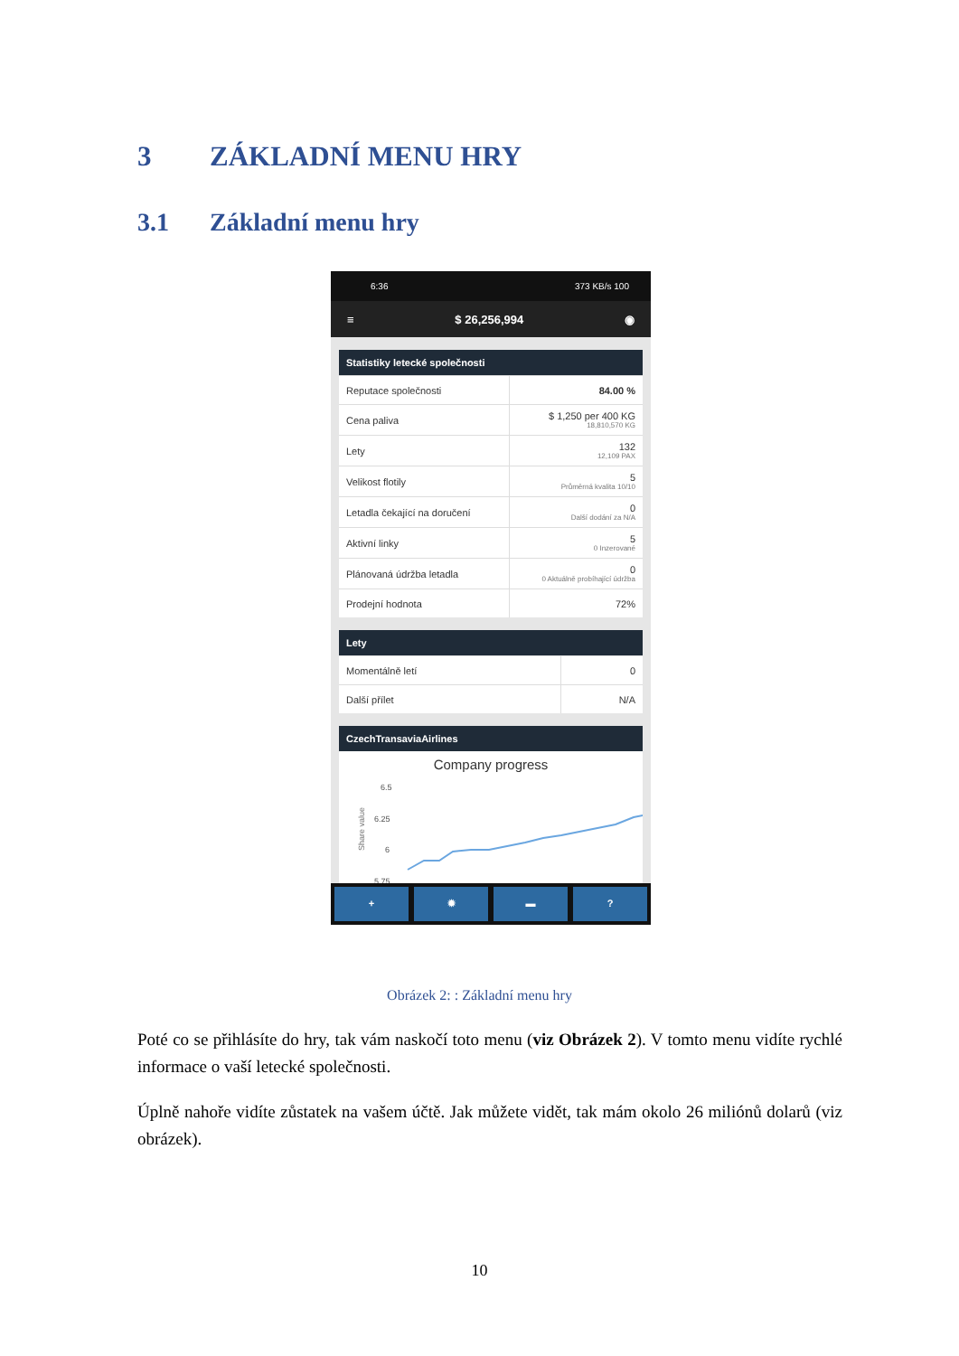3 ZÁKLADNÍ MENU HRY
3.1 Základní menu hry
6:36 373 KB/s 100
≡ $ 26,256,994 ◉
Statistiky letecké společnosti
| Reputace společnosti | 84.00 % |
| Cena paliva | $ 1,250 per 400 KG 18,810,570 KG |
| Lety | 132 12,109 PAX |
| Velikost flotily | 5 Průměrná kvalita 10/10 |
| Letadla čekající na doručení | 0 Další dodání za N/A |
| Aktivní linky | 5 0 Inzerované |
| Plánovaná údržba letadla | 0 0 Aktuálně probíhající údržba |
| Prodejní hodnota | 72% |
Lety
| Momentálně letí | 0 |
| Další přílet | N/A |
CzechTransaviaAirlines
Company progress
Share value
6.5
6.25
6
5.75
+ ✹ ▬ ?
Obrázek 2: : Základní menu hry
Poté co se přihlásíte do hry, tak vám naskočí toto menu (viz Obrázek 2). V tomto menu vidíte rychlé informace o vaší letecké společnosti.
Úplně nahoře vidíte zůstatek na vašem účtě. Jak můžete vidět, tak mám okolo 26 miliónů dolarů (viz obrázek).
10